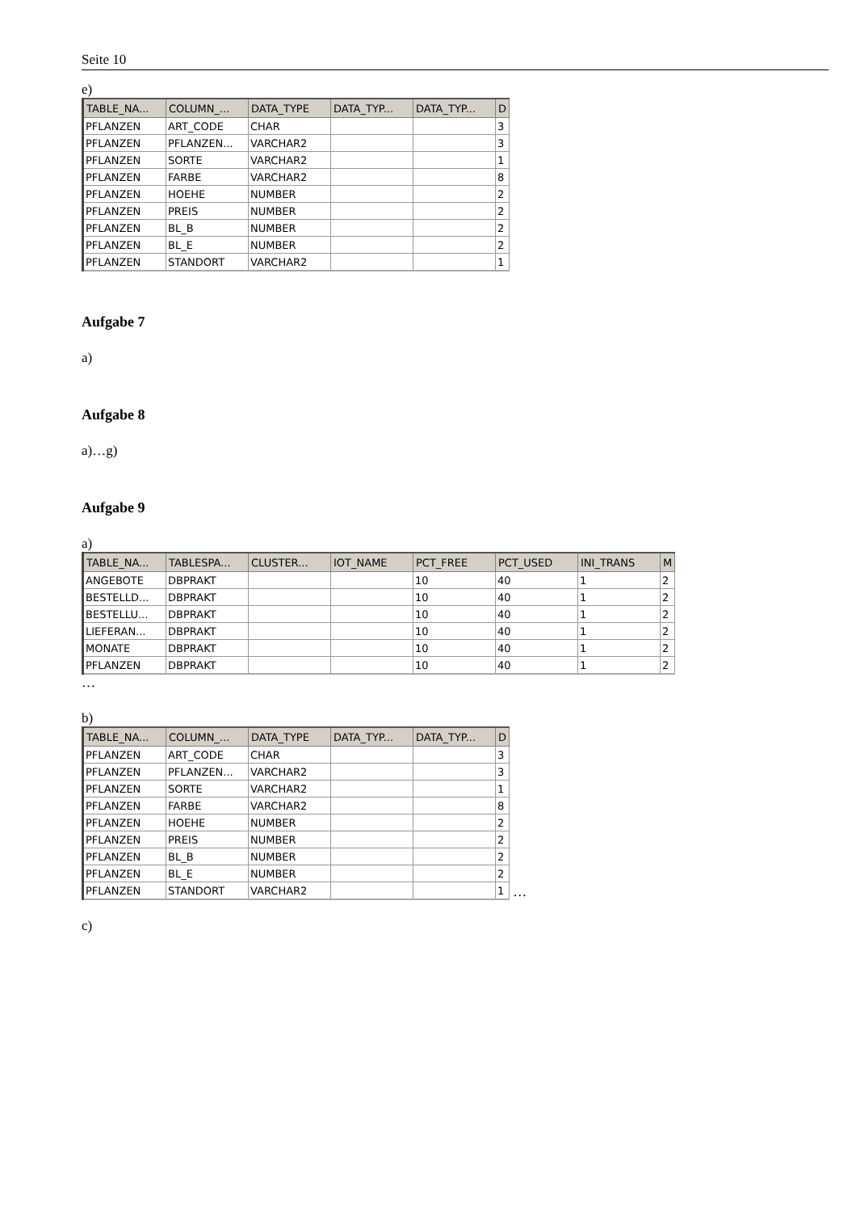Seite 10
e)
| TABLE_NA... | COLUMN_... | DATA_TYPE | DATA_TYP... | DATA_TYP... | D |
| --- | --- | --- | --- | --- | --- |
| PFLANZEN | ART_CODE | CHAR | | | 3 |
| PFLANZEN | PFLANZEN... | VARCHAR2 | | | 3 |
| PFLANZEN | SORTE | VARCHAR2 | | | 1 |
| PFLANZEN | FARBE | VARCHAR2 | | | 8 |
| PFLANZEN | HOEHE | NUMBER | | | 2 |
| PFLANZEN | PREIS | NUMBER | | | 2 |
| PFLANZEN | BL_B | NUMBER | | | 2 |
| PFLANZEN | BL_E | NUMBER | | | 2 |
| PFLANZEN | STANDORT | VARCHAR2 | | | 1 |
Aufgabe 7
a)
Aufgabe 8
a)…g)
Aufgabe 9
a)
| TABLE_NA... | TABLESPA... | CLUSTER... | IOT_NAME | PCT_FREE | PCT_USED | INI_TRANS | M |
| --- | --- | --- | --- | --- | --- | --- | --- |
| ANGEBOTE | DBPRAKT | | | 10 | 40 | 1 | 2 |
| BESTELLD... | DBPRAKT | | | 10 | 40 | 1 | 2 |
| BESTELLU... | DBPRAKT | | | 10 | 40 | 1 | 2 |
| LIEFERAN... | DBPRAKT | | | 10 | 40 | 1 | 2 |
| MONATE | DBPRAKT | | | 10 | 40 | 1 | 2 |
| PFLANZEN | DBPRAKT | | | 10 | 40 | 1 | 2 |
…
b)
| TABLE_NA... | COLUMN_... | DATA_TYPE | DATA_TYP... | DATA_TYP... | D |
| --- | --- | --- | --- | --- | --- |
| PFLANZEN | ART_CODE | CHAR | | | 3 |
| PFLANZEN | PFLANZEN... | VARCHAR2 | | | 3 |
| PFLANZEN | SORTE | VARCHAR2 | | | 1 |
| PFLANZEN | FARBE | VARCHAR2 | | | 8 |
| PFLANZEN | HOEHE | NUMBER | | | 2 |
| PFLANZEN | PREIS | NUMBER | | | 2 |
| PFLANZEN | BL_B | NUMBER | | | 2 |
| PFLANZEN | BL_E | NUMBER | | | 2 |
| PFLANZEN | STANDORT | VARCHAR2 | | | 1 |
…
c)